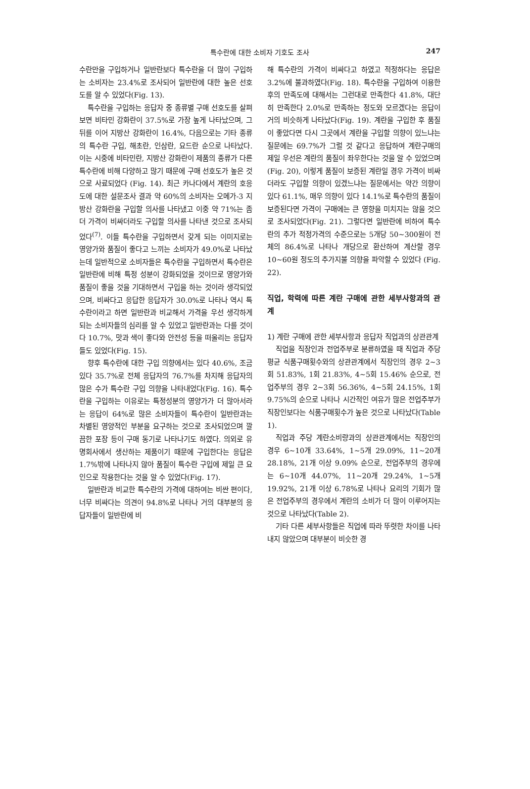특수란에 대한 소비자 기호도 조사
247
수란만을 구입하거나 일반란보다 특수란을 더 많이 구입하는 소비자는 23.4%로 조사되어 일반란에 대한 높은 선호도를 알 수 있었다(Fig. 13).
특수란을 구입하는 응답자 중 종류별 구매 선호도를 살펴보면 비타민 강화란이 37.5%로 가장 높게 나타났으며, 그 뒤를 이어 지방산 강화란이 16.4%, 다음으로는 기타 종류의 특수란 구입, 해초란, 인삼란, 요드란 순으로 나타났다. 이는 시중에 비타민란, 지방산 강화란이 제품의 종류가 다른 특수란에 비해 다양하고 많기 때문에 구매 선호도가 높은 것으로 사료되었다 (Fig. 14). 최근 카나다에서 계란의 호응도에 대한 설문조사 결과 약 60%의 소비자는 오메가-3 지방산 강화란을 구입할 의사를 나타냈고 이중 약 71%는 좀더 가격이 비싸더라도 구입할 의사를 나타낸 것으로 조사되었다<sup>(7)</sup>. 이들 특수란을 구입하면서 갖게 되는 이미지로는 영양가와 품질이 좋다고 느끼는 소비자가 49.0%로 나타났는데 일반적으로 소비자들은 특수란을 구입하면서 특수란은 일반란에 비해 특정 성분이 강화되었을 것이므로 영양가와 품질이 좋을 것을 기대하면서 구입을 하는 것이라 생각되었으며, 비싸다고 응답한 응답자가 30.0%로 나타나 역시 특수란이라고 하면 일반란과 비교해서 가격을 우선 생각하게 되는 소비자들의 심리를 알 수 있었고 일반란과는 다를 것이다 10.7%, 맛과 색이 좋다와 안전성 등을 떠올리는 응답자들도 있었다(Fig. 15).
향후 특수란에 대한 구입 의향에서는 있다 40.6%, 조금 있다 35.7%로 전체 응답자의 76.7%를 차지해 응답자의 많은 수가 특수란 구입 의향을 나타내었다(Fig. 16). 특수란을 구입하는 이유로는 특정성분의 영양가가 더 많아서라는 응답이 64%로 많은 소비자들이 특수란이 일반란과는 차별된 영양적인 부분을 요구하는 것으로 조사되었으며 깔끔한 포장 등이 구매 동기로 나타나기도 하였다. 의외로 유명회사에서 생산하는 제품이기 때문에 구입한다는 응답은 1.7%밖에 나타나지 않아 품질이 특수란 구입에 제일 큰 요인으로 작용한다는 것을 알 수 있었다(Fig. 17).
일반란과 비교한 특수란의 가격에 대하여는 비싼 편이다, 너무 비싸다는 의견이 94.8%로 나타나 거의 대부분의 응답자들이 일반란에 비
해 특수란의 가격이 비싸다고 하였고 적정하다는 응답은 3.2%에 불과하였다(Fig. 18). 특수란을 구입하여 이용한 후의 만족도에 대해서는 그런대로 만족한다 41.8%, 대단히 만족한다 2.0%로 만족하는 정도와 모르겠다는 응답이 거의 비슷하게 나타났다(Fig. 19). 계란을 구입한 후 품질이 좋았다면 다시 그곳에서 계란을 구입할 의향이 있느냐는 질문에는 69.7%가 그럴 것 같다고 응답하여 계란구매의 제일 우선은 계란의 품질이 좌우한다는 것을 알 수 있었으며(Fig. 20), 이렇게 품질이 보증된 계란일 경우 가격이 비싸더라도 구입할 의향이 있겠느냐는 질문에서는 약간 의향이 있다 61.1%, 매우 의향이 있다 14.1%로 특수란의 품질이 보증된다면 가격이 구매에는 큰 영향을 미치지는 않을 것으로 조사되었다(Fig. 21). 그렇다면 일반란에 비하여 특수란의 추가 적정가격의 수준으로는 5개당 50~300원이 전체의 86.4%로 나타나 개당으로 환산하여 계산할 경우 10~60원 정도의 추가지불 의향을 파악할 수 있었다 (Fig. 22).
직업, 학력에 따른 계란 구매에 관한 세부사항과의 관계
1) 계란 구매에 관한 세부사항과 응답자 직업과의 상관관계
직업을 직장인과 전업주부로 분류하였을 때 직업과 주당 평균 식품구매횟수와의 상관관계에서 직장인의 경우 2~3회 51.83%, 1회 21.83%, 4~5회 15.46% 순으로, 전업주부의 경우 2~3회 56.36%, 4~5회 24.15%, 1회 9.75%의 순으로 나타나 시간적인 여유가 많은 전업주부가 직장인보다는 식품구매횟수가 높은 것으로 나타났다(Table 1).
직업과 주당 계란소비량과의 상관관계에서는 직장인의 경우 6~10개 33.64%, 1~5개 29.09%, 11~20개 28.18%, 21개 이상 9.09% 순으로, 전업주부의 경우에는 6~10개 44.07%, 11~20개 29.24%, 1~5개 19.92%, 21개 이상 6.78%로 나타나 요리의 기회가 많은 전업주부의 경우에서 계란의 소비가 더 많이 이루어지는 것으로 나타났다(Table 2).
기타 다른 세부사항들은 직업에 따라 뚜렷한 차이를 나타내지 않았으며 대부분이 비슷한 경